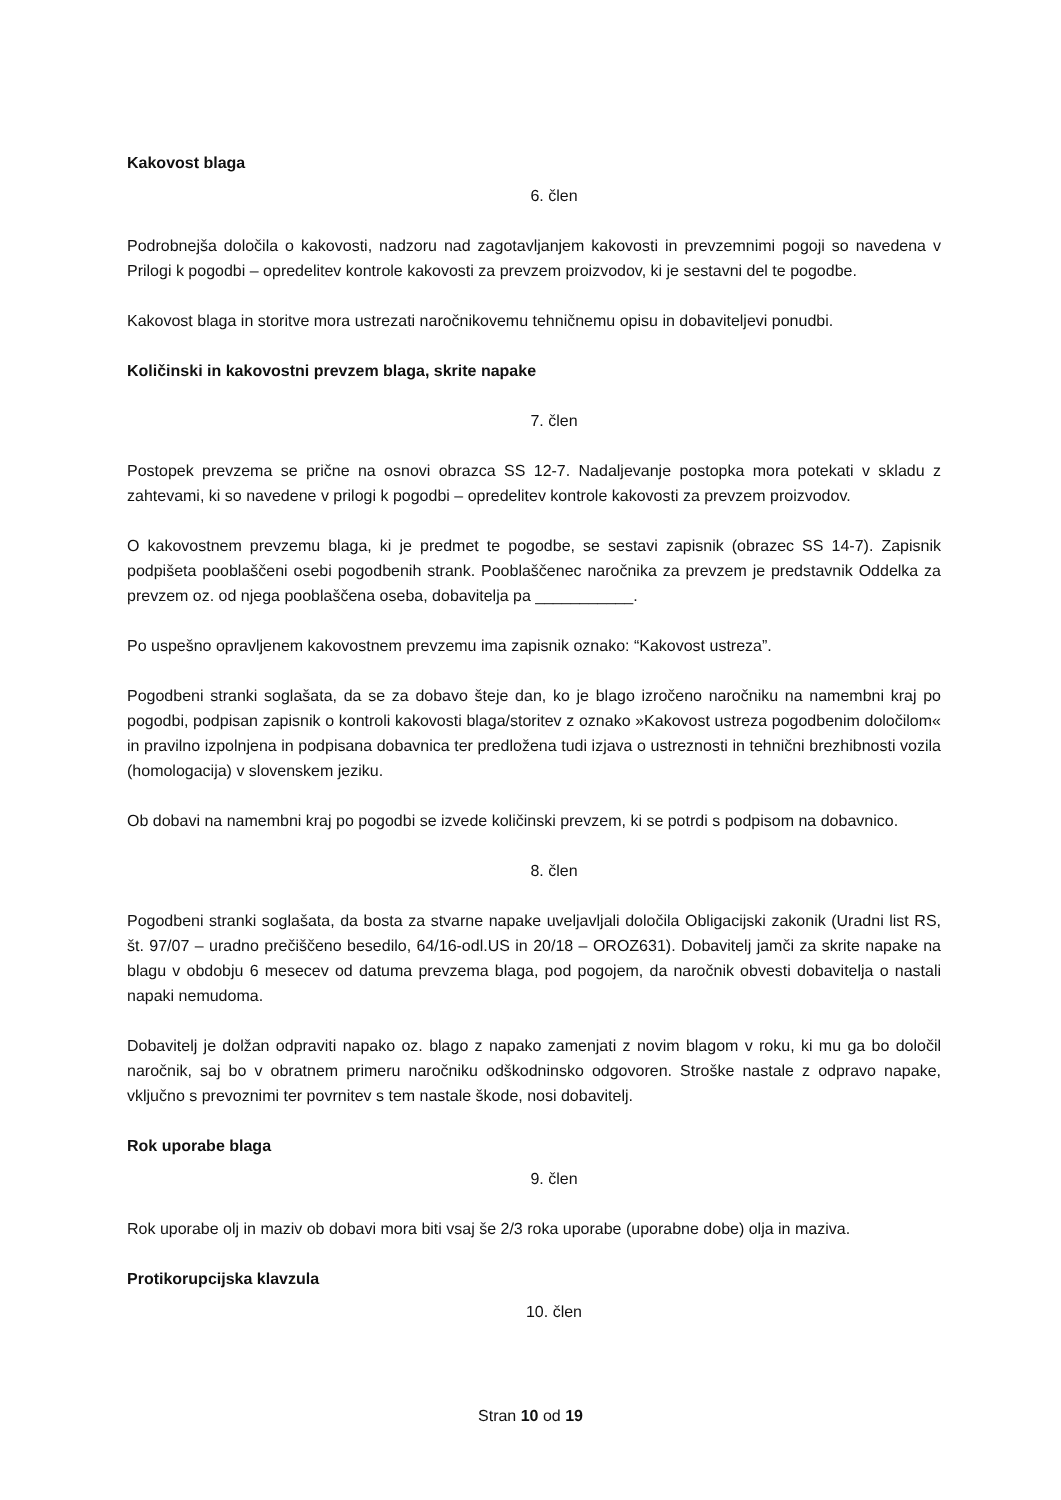Kakovost blaga
6. člen
Podrobnejša določila o kakovosti, nadzoru nad zagotavljanjem kakovosti in prevzemnimi pogoji so navedena v Prilogi k pogodbi – opredelitev kontrole kakovosti za prevzem proizvodov, ki je sestavni del te pogodbe.
Kakovost blaga in storitve mora ustrezati naročnikovemu tehničnemu opisu in dobaviteljevi ponudbi.
Količinski in kakovostni prevzem blaga, skrite napake
7. člen
Postopek prevzema se prične na osnovi obrazca SS 12-7. Nadaljevanje postopka mora potekati v skladu z zahtevami, ki so navedene v prilogi k pogodbi – opredelitev kontrole kakovosti za prevzem proizvodov.
O kakovostnem prevzemu blaga, ki je predmet te pogodbe, se sestavi zapisnik (obrazec SS 14-7). Zapisnik podpišeta pooblaščeni osebi pogodbenih strank. Pooblaščenec naročnika za prevzem je predstavnik Oddelka za prevzem oz. od njega pooblaščena oseba, dobavitelja pa ___________.
Po uspešno opravljenem kakovostnem prevzemu ima zapisnik oznako: “Kakovost ustreza”.
Pogodbeni stranki soglašata, da se za dobavo šteje dan, ko je blago izročeno naročniku na namembni kraj po pogodbi, podpisan zapisnik o kontroli kakovosti blaga/storitev z oznako »Kakovost ustreza pogodbenim določilom« in pravilno izpolnjena in podpisana dobavnica ter predložena tudi izjava o ustreznosti in tehnični brezhibnosti vozila (homologacija) v slovenskem jeziku.
Ob dobavi na namembni kraj po pogodbi se izvede količinski prevzem, ki se potrdi s podpisom na dobavnico.
8. člen
Pogodbeni stranki soglašata, da bosta za stvarne napake uveljavljali določila Obligacijski zakonik (Uradni list RS, št. 97/07 – uradno prečiščeno besedilo, 64/16-odl.US in 20/18 – OROZ631). Dobavitelj jamči za skrite napake na blagu v obdobju 6 mesecev od datuma prevzema blaga, pod pogojem, da naročnik obvesti dobavitelja o nastali napaki nemudoma.
Dobavitelj je dolžan odpraviti napako oz. blago z napako zamenjati z novim blagom v roku, ki mu ga bo določil naročnik, saj bo v obratnem primeru naročniku odškodninsko odgovoren. Stroške nastale z odpravo napake, vključno s prevoznimi ter povrnitev s tem nastale škode, nosi dobavitelj.
Rok uporabe blaga
9. člen
Rok uporabe olj in maziv ob dobavi mora biti vsaj še 2/3 roka uporabe (uporabne dobe) olja in maziva.
Protikorupcijska klavzula
10. člen
Stran 10 od 19